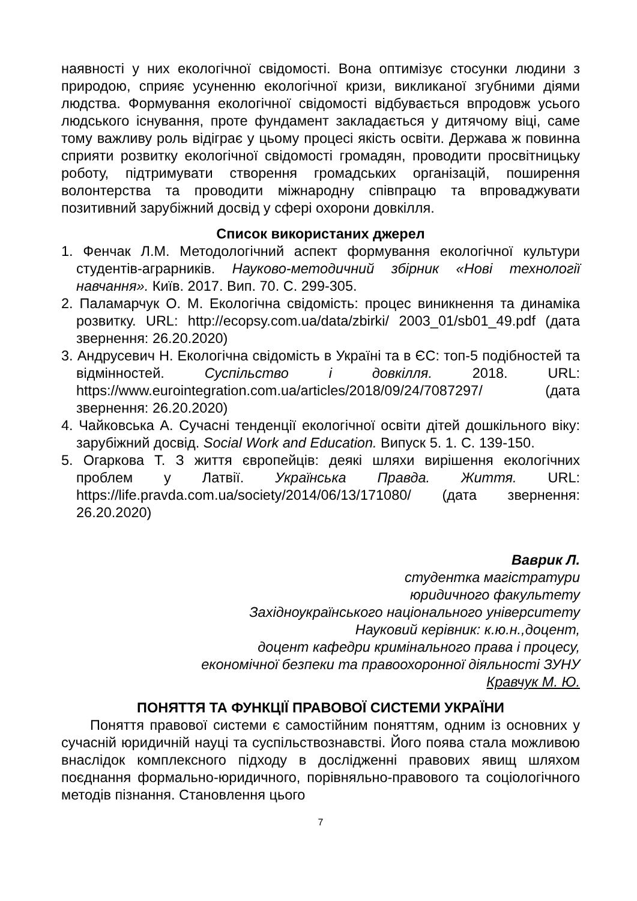наявності у них екологічної свідомості. Вона оптимізує стосунки людини з природою, сприяє усуненню екологічної кризи, викликаної згубними діями людства. Формування екологічної свідомості відбувається впродовж усього людського існування, проте фундамент закладається у дитячому віці, саме тому важливу роль відіграє у цьому процесі якість освіти. Держава ж повинна сприяти розвитку екологічної свідомості громадян, проводити просвітницьку роботу, підтримувати створення громадських організацій, поширення волонтерства та проводити міжнародну співпрацю та впроваджувати позитивний зарубіжний досвід у сфері охорони довкілля.
Список використаних джерел
1. Фенчак Л.М. Методологічний аспект формування екологічної культури студентів-аграрників. Науково-методичний збірник «Нові технології навчання». Київ. 2017. Вип. 70. С. 299-305.
2. Паламарчук О. М. Екологічна свідомість: процес виникнення та динаміка розвитку. URL: http://ecopsy.com.ua/data/zbirki/ 2003_01/sb01_49.pdf (дата звернення: 26.20.2020)
3. Андрусевич Н. Екологічна свідомість в Україні та в ЄС: топ-5 подібностей та відмінностей. Суспільство і довкілля. 2018. URL: https://www.eurointegration.com.ua/articles/2018/09/24/7087297/ (дата звернення: 26.20.2020)
4. Чайковська А. Сучасні тенденції екологічної освіти дітей дошкільного віку: зарубіжний досвід. Social Work and Education. Випуск 5. 1. С. 139-150.
5. Огаркова Т. З життя європейців: деякі шляхи вирішення екологічних проблем у Латвії. Українська Правда. Життя. URL: https://life.pravda.com.ua/society/2014/06/13/171080/ (дата звернення: 26.20.2020)
Ваврик Л.
студентка магістратури
юридичного факультету
Західноукраїнського національного університету
Науковий керівник: к.ю.н.,доцент,
доцент кафедри кримінального права і процесу,
економічної безпеки та правоохоронної діяльності ЗУНУ
Кравчук М. Ю.
ПОНЯТТЯ ТА ФУНКЦІЇ ПРАВОВОЇ СИСТЕМИ УКРАЇНИ
Поняття правової системи є самостійним поняттям, одним із основних у сучасній юридичній науці та суспільствознавстві. Його поява стала можливою внаслідок комплексного підходу в дослідженні правових явищ шляхом поєднання формально-юридичного, порівняльно-правового та соціологічного методів пізнання. Становлення цього
7